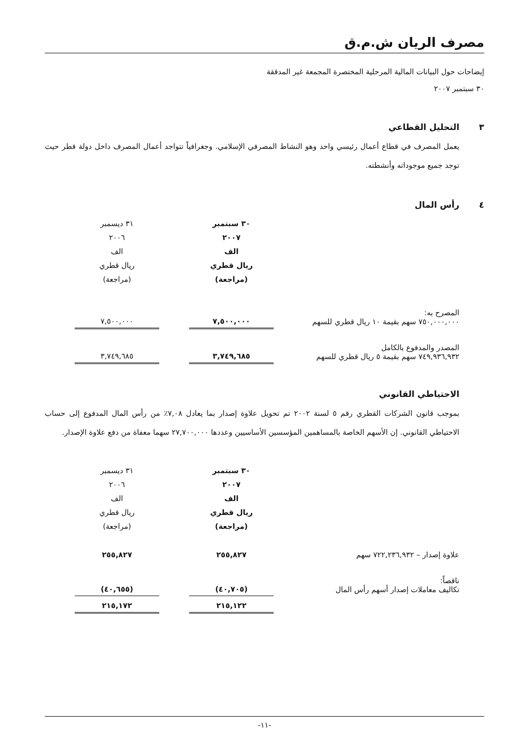مصرف الريان ش.م.ق
إيضاحات حول البيانات المالية المرحلية المختصرة المجمعة غير المدققة
٣٠ سبتمبر ٢٠٠٧
٣ التحليل القطاعي
يعمل المصرف في قطاع أعمال رئيسي واحد وهو النشاط المصرفي الإسلامي. وجغرافياً تتواجد أعمال المصرف داخل دولة قطر حيث توجد جميع موجوداته وأنشطته.
٤ رأس المال
| | ٣٠ سبتمبر ٢٠٠٧ الف ريال قطري (مراجعة) | | ٣١ ديسمبر ٢٠٠٦ الف ريال قطري (مراجعة) | |
| --- | --- | --- | --- | --- |
| المصرح به: ٧٥٠,٠٠٠,٠٠٠ سهم بقيمة ١٠ ريال قطري للسهم | ٧,٥٠٠,٠٠٠ | | ٧,٥٠٠,٠٠٠ | |
| المصدر والمدفوع بالكامل ٧٤٩,٩٣٦,٩٣٢ سهم بقيمة ٥ ريال قطري للسهم | ٣,٧٤٩,٦٨٥ | | ٣,٧٤٩,٦٨٥ | |
الاحتياطي القانوني
بموجب قانون الشركات القطري رقم ٥ لسنة ٢٠٠٢ تم تحويل علاوة إصدار بما يعادل ٧,٠٨٪ من رأس المال المدفوع إلى حساب الاحتياطي القانوني. إن الأسهم الخاصة بالمساهمين المؤسسين الأساسيين وعددها ٢٧,٧٠٠,٠٠٠ سهما معفاة من دفع علاوة الإصدار.
| | ٣٠ سبتمبر ٢٠٠٧ الف ريال قطري (مراجعة) | | ٣١ ديسمبر ٢٠٠٦ الف ريال قطري (مراجعة) | |
| --- | --- | --- | --- | --- |
| علاوة إصدار – ٧٢٢,٢٣٦,٩٣٢ سهم | ٢٥٥,٨٢٧ | | ٢٥٥,٨٢٧ | |
| ناقصاً: تكاليف معاملات إصدار أسهم رأس المال | (٤٠,٧٠٥) | | (٤٠,٦٥٥) | |
| | ٢١٥,١٢٢ | | ٢١٥,١٧٢ | |
-١١-